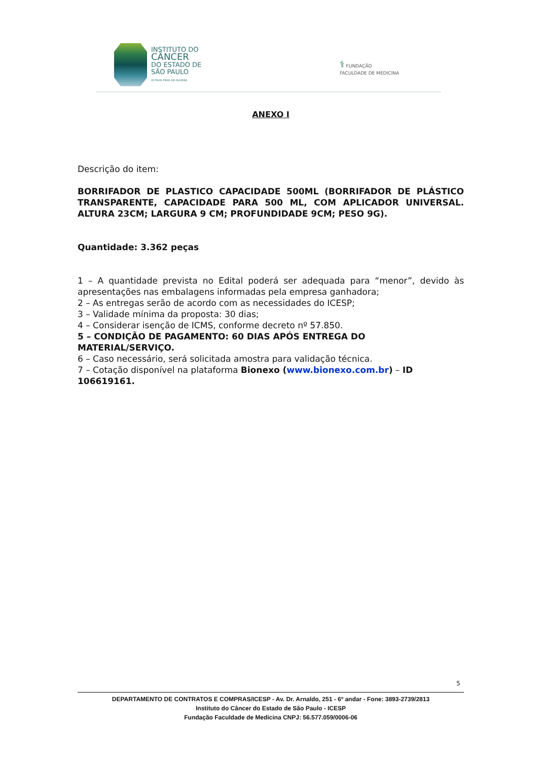INSTITUTO DO
CÂNCER
DO ESTADO DE
SÃO PAULO
OCTAVIO FRIAS DE OLIVEIRA
⚕ FUNDAÇÃO
FACULDADE DE MEDICINA
ANEXO I
Descrição do item:
BORRIFADOR DE PLASTICO CAPACIDADE 500ML (BORRIFADOR DE PLÁSTICO TRANSPARENTE, CAPACIDADE PARA 500 ML, COM APLICADOR UNIVERSAL. ALTURA 23CM; LARGURA 9 CM; PROFUNDIDADE 9CM; PESO 9G).
Quantidade: 3.362 peças
1 – A quantidade prevista no Edital poderá ser adequada para “menor”, devido às apresentações nas embalagens informadas pela empresa ganhadora;
2 – As entregas serão de acordo com as necessidades do ICESP;
3 – Validade mínima da proposta: 30 dias;
4 – Considerar isenção de ICMS, conforme decreto nº 57.850.
5 – CONDIÇÃO DE PAGAMENTO: 60 DIAS APÓS ENTREGA DO MATERIAL/SERVIÇO.
6 – Caso necessário, será solicitada amostra para validação técnica.
7 – Cotação disponível na plataforma Bionexo (www.bionexo.com.br) – ID 106619161.
5
DEPARTAMENTO DE CONTRATOS E COMPRAS/ICESP - Av. Dr. Arnaldo, 251 - 6º andar - Fone: 3893-2739/2813
Instituto do Câncer do Estado de São Paulo - ICESP
Fundação Faculdade de Medicina CNPJ: 56.577.059/0006-06